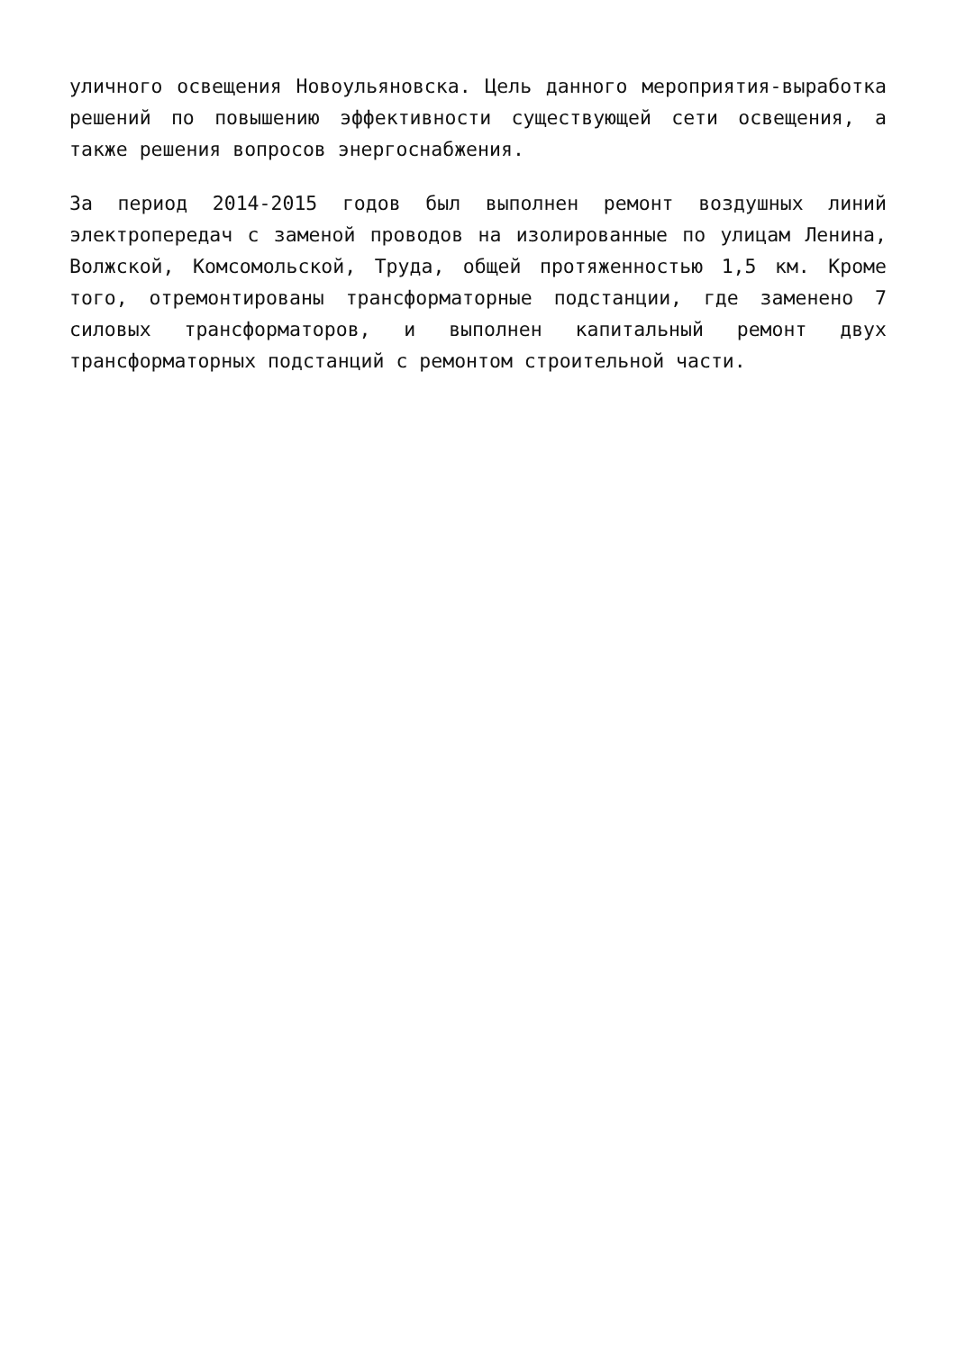уличного освещения Новоульяновска. Цель данного мероприятия-выработка решений по повышению эффективности существующей сети освещения, а также решения вопросов энергоснабжения.
За период 2014-2015 годов был выполнен ремонт воздушных линий электропередач с заменой проводов на изолированные по улицам Ленина, Волжской, Комсомольской, Труда, общей протяженностью 1,5 км. Кроме того, отремонтированы трансформаторные подстанции, где заменено 7 силовых трансформаторов, и выполнен капитальный ремонт двух трансформаторных подстанций с ремонтом строительной части.